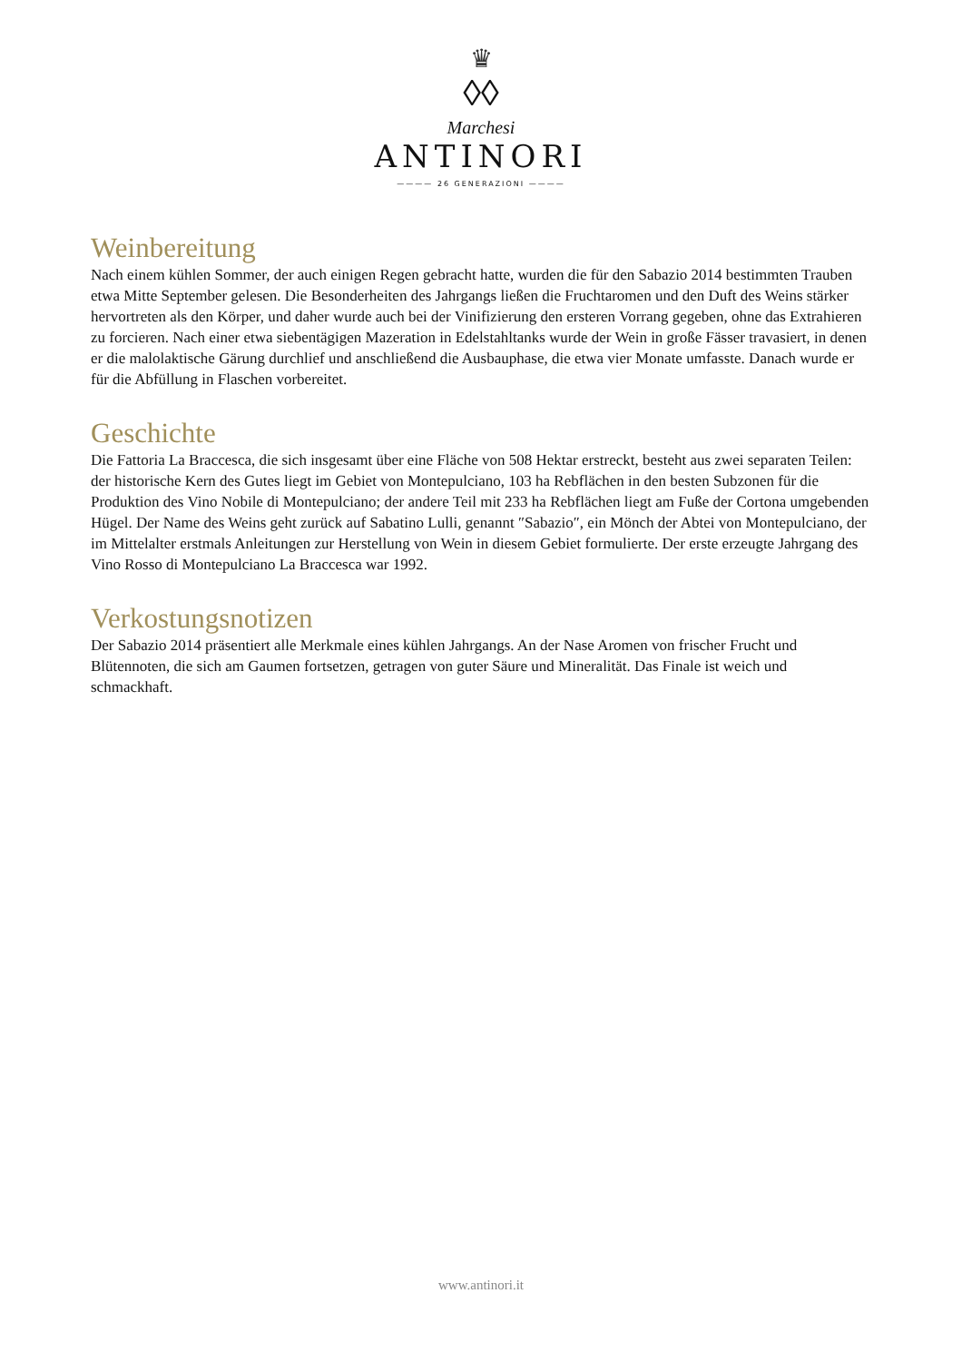♛
◊◊
Marchesi
ANTINORI
———— 26 GENERAZIONI ————
Weinbereitung
Nach einem kühlen Sommer, der auch einigen Regen gebracht hatte, wurden die für den Sabazio 2014 bestimmten Trauben etwa Mitte September gelesen. Die Besonderheiten des Jahrgangs ließen die Fruchtaromen und den Duft des Weins stärker hervortreten als den Körper, und daher wurde auch bei der Vinifizierung den ersteren Vorrang gegeben, ohne das Extrahieren zu forcieren. Nach einer etwa siebentägigen Mazeration in Edelstahltanks wurde der Wein in große Fässer travasiert, in denen er die malolaktische Gärung durchlief und anschließend die Ausbauphase, die etwa vier Monate umfasste. Danach wurde er für die Abfüllung in Flaschen vorbereitet.
Geschichte
Die Fattoria La Braccesca, die sich insgesamt über eine Fläche von 508 Hektar erstreckt, besteht aus zwei separaten Teilen: der historische Kern des Gutes liegt im Gebiet von Montepulciano, 103 ha Rebflächen in den besten Subzonen für die Produktion des Vino Nobile di Montepulciano; der andere Teil mit 233 ha Rebflächen liegt am Fuße der Cortona umgebenden Hügel. Der Name des Weins geht zurück auf Sabatino Lulli, genannt ″Sabazio″, ein Mönch der Abtei von Montepulciano, der im Mittelalter erstmals Anleitungen zur Herstellung von Wein in diesem Gebiet formulierte. Der erste erzeugte Jahrgang des Vino Rosso di Montepulciano La Braccesca war 1992.
Verkostungsnotizen
Der Sabazio 2014 präsentiert alle Merkmale eines kühlen Jahrgangs. An der Nase Aromen von frischer Frucht und Blütennoten, die sich am Gaumen fortsetzen, getragen von guter Säure und Mineralität. Das Finale ist weich und schmackhaft.
www.antinori.it